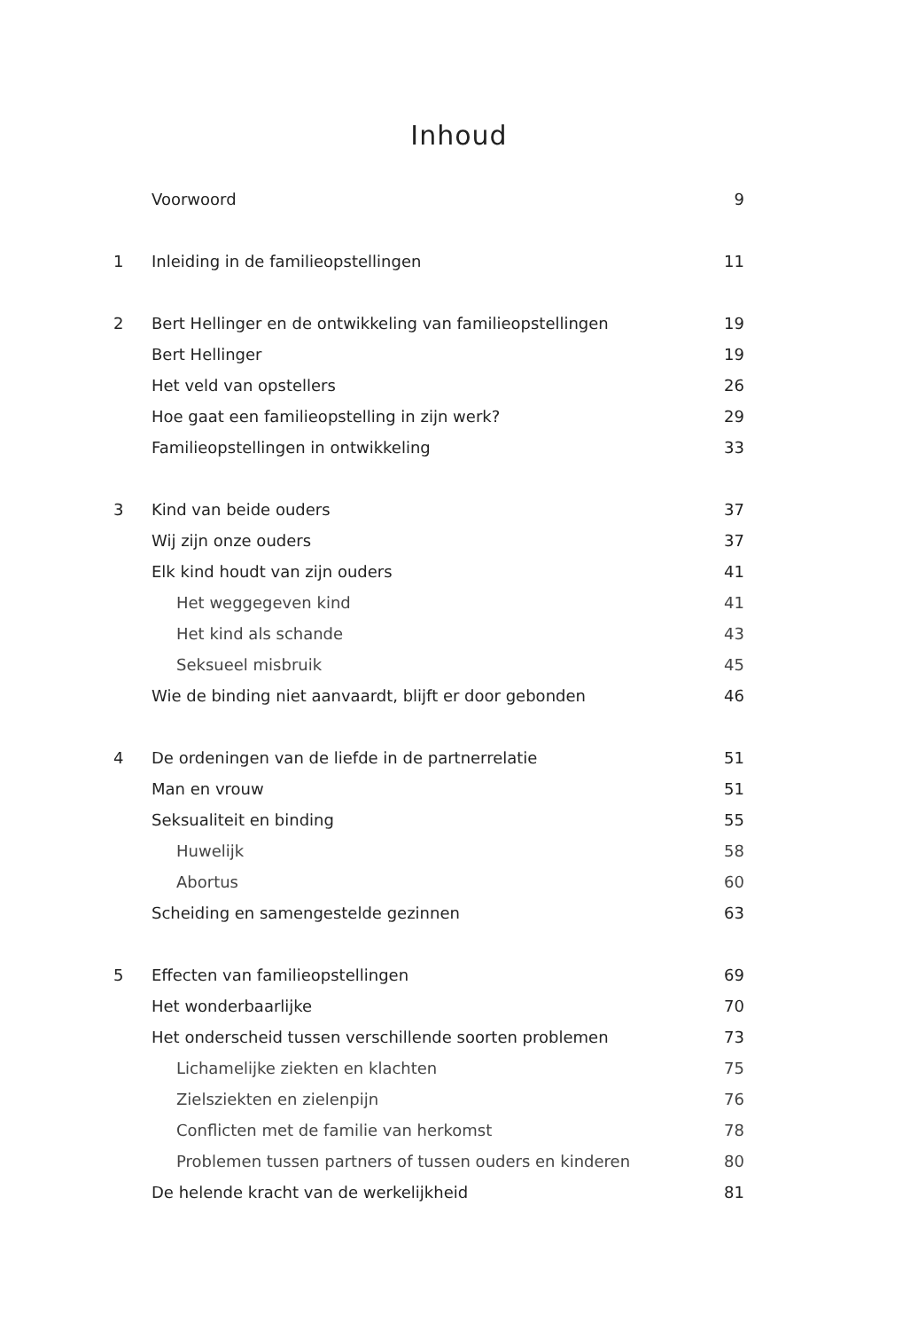Inhoud
Voorwoord 9
1 Inleiding in de familieopstellingen 11
2 Bert Hellinger en de ontwikkeling van familieopstellingen 19
Bert Hellinger 19
Het veld van opstellers 26
Hoe gaat een familieopstelling in zijn werk? 29
Familieopstellingen in ontwikkeling 33
3 Kind van beide ouders 37
Wij zijn onze ouders 37
Elk kind houdt van zijn ouders 41
Het weggegeven kind 41
Het kind als schande 43
Seksueel misbruik 45
Wie de binding niet aanvaardt, blijft er door gebonden 46
4 De ordeningen van de liefde in de partnerrelatie 51
Man en vrouw 51
Seksualiteit en binding 55
Huwelijk 58
Abortus 60
Scheiding en samengestelde gezinnen 63
5 Effecten van familieopstellingen 69
Het wonderbaarlijke 70
Het onderscheid tussen verschillende soorten problemen 73
Lichamelijke ziekten en klachten 75
Zielsziekten en zielenpijn 76
Conflicten met de familie van herkomst 78
Problemen tussen partners of tussen ouders en kinderen 80
De helende kracht van de werkelijkheid 81